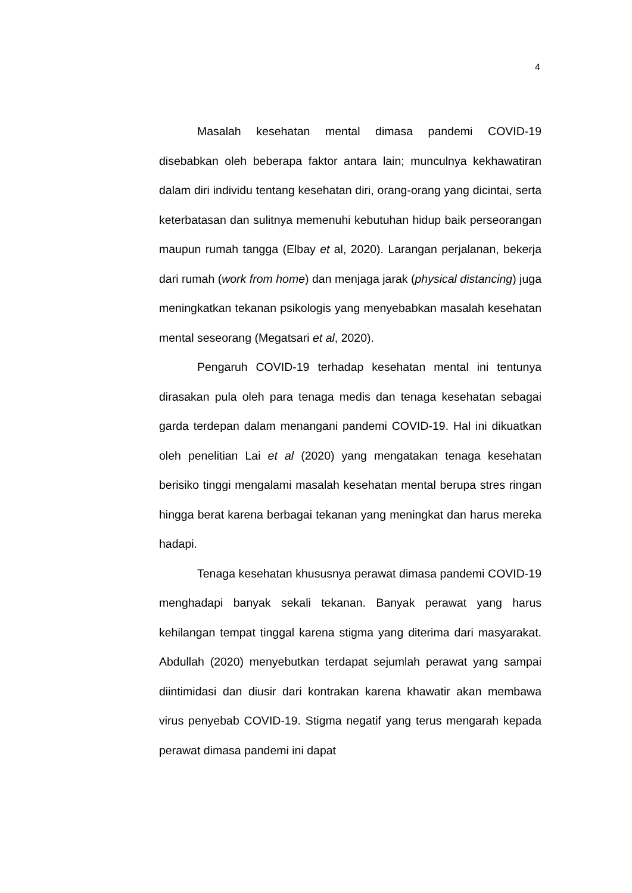4
Masalah kesehatan mental dimasa pandemi COVID-19 disebabkan oleh beberapa faktor antara lain; munculnya kekhawatiran dalam diri individu tentang kesehatan diri, orang-orang yang dicintai, serta keterbatasan dan sulitnya memenuhi kebutuhan hidup baik perseorangan maupun rumah tangga (Elbay et al, 2020). Larangan perjalanan, bekerja dari rumah (work from home) dan menjaga jarak (physical distancing) juga meningkatkan tekanan psikologis yang menyebabkan masalah kesehatan mental seseorang (Megatsari et al, 2020).
Pengaruh COVID-19 terhadap kesehatan mental ini tentunya dirasakan pula oleh para tenaga medis dan tenaga kesehatan sebagai garda terdepan dalam menangani pandemi COVID-19. Hal ini dikuatkan oleh penelitian Lai et al (2020) yang mengatakan tenaga kesehatan berisiko tinggi mengalami masalah kesehatan mental berupa stres ringan hingga berat karena berbagai tekanan yang meningkat dan harus mereka hadapi.
Tenaga kesehatan khususnya perawat dimasa pandemi COVID-19 menghadapi banyak sekali tekanan. Banyak perawat yang harus kehilangan tempat tinggal karena stigma yang diterima dari masyarakat. Abdullah (2020) menyebutkan terdapat sejumlah perawat yang sampai diintimidasi dan diusir dari kontrakan karena khawatir akan membawa virus penyebab COVID-19. Stigma negatif yang terus mengarah kepada perawat dimasa pandemi ini dapat